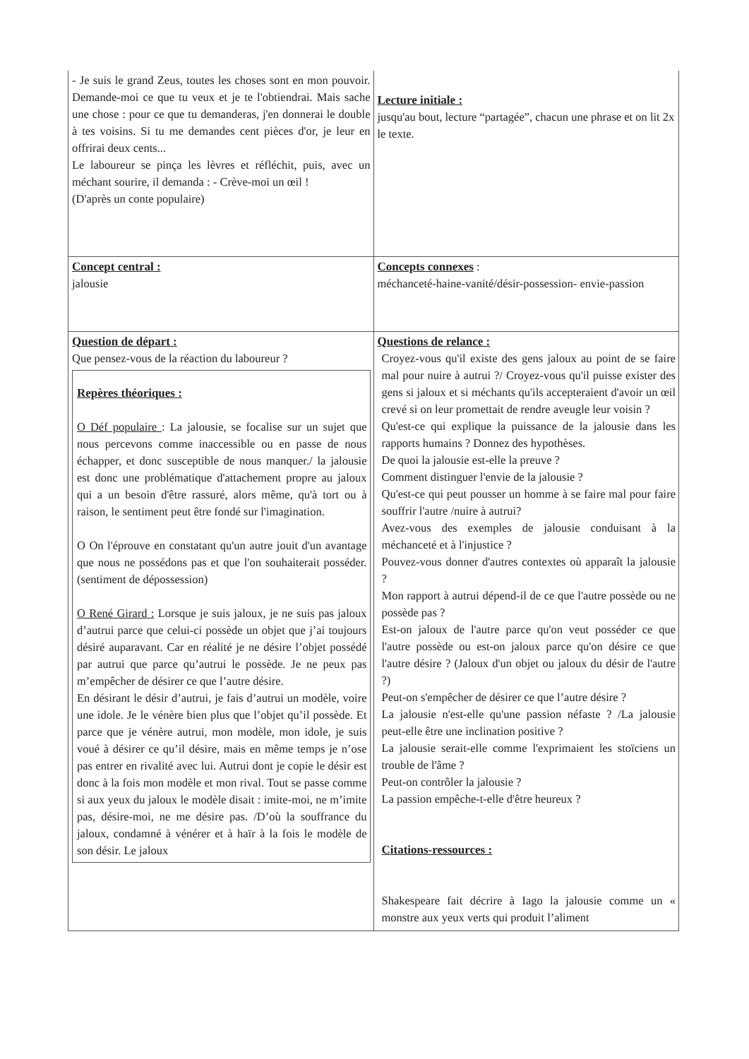| - Je suis le grand Zeus, toutes les choses sont en mon pouvoir. Demande-moi ce que tu veux et je te l'obtiendrai. Mais sache une chose : pour ce que tu demanderas, j'en donnerai le double à tes voisins. Si tu me demandes cent pièces d'or, je leur en offrirai deux cents... Le laboureur se pinça les lèvres et réfléchit, puis, avec un méchant sourire, il demanda : - Crève-moi un œil ! (D'après un conte populaire) | Lecture initiale : jusqu'au bout, lecture “partagée”, chacun une phrase et on lit 2x le texte. |
| Concept central : jalousie | Concepts connexes : méchanceté-haine-vanité/désir-possession- envie-passion |
| Question de départ : Que pensez-vous de la réaction du laboureur ? Repères théoriques : O Déf populaire : La jalousie, se focalise sur un sujet que nous percevons comme inaccessible ou en passe de nous échapper, et donc susceptible de nous manquer./ la jalousie est donc une problématique d'attachement propre au jaloux qui a un besoin d'être rassuré, alors même, qu'à tort ou à raison, le sentiment peut être fondé sur l'imagination. O On l'éprouve en constatant qu'un autre jouit d'un avantage que nous ne possédons pas et que l'on souhaiterait posséder. (sentiment de dépossession) O René Girard : Lorsque je suis jaloux, je ne suis pas jaloux d’autrui parce que celui-ci possède un objet que j’ai toujours désiré auparavant. Car en réalité je ne désire l’objet possédé par autrui que parce qu’autrui le possède. Je ne peux pas m’empêcher de désirer ce que l’autre désire. En désirant le désir d’autrui, je fais d’autrui un modèle, voire une idole. Je le vénère bien plus que l’objet qu’il possède. Et parce que je vénère autrui, mon modèle, mon idole, je suis voué à désirer ce qu’il désire, mais en même temps je n’ose pas entrer en rivalité avec lui. Autrui dont je copie le désir est donc à la fois mon modèle et mon rival. Tout se passe comme si aux yeux du jaloux le modèle disait : imite-moi, ne m’imite pas, désire-moi, ne me désire pas. /D’où la souffrance du jaloux, condamné à vénérer et à haïr à la fois le modèle de son désir. Le jaloux | Questions de relance : Croyez-vous qu'il existe des gens jaloux au point de se faire mal pour nuire à autrui ?/ Croyez-vous qu'il puisse exister des gens si jaloux et si méchants qu'ils accepteraient d'avoir un œil crevé si on leur promettait de rendre aveugle leur voisin ? Qu'est-ce qui explique la puissance de la jalousie dans les rapports humains ? Donnez des hypothèses. De quoi la jalousie est-elle la preuve ? Comment distinguer l'envie de la jalousie ? Qu'est-ce qui peut pousser un homme à se faire mal pour faire souffrir l'autre /nuire à autrui? Avez-vous des exemples de jalousie conduisant à la méchanceté et à l'injustice ? Pouvez-vous donner d'autres contextes où apparaît la jalousie ? Mon rapport à autrui dépend-il de ce que l'autre possède ou ne possède pas ? Est-on jaloux de l'autre parce qu'on veut posséder ce que l'autre possède ou est-on jaloux parce qu'on désire ce que l'autre désire ? (Jaloux d'un objet ou jaloux du désir de l'autre ?) Peut-on s'empêcher de désirer ce que l’autre désire ? La jalousie n'est-elle qu'une passion néfaste ? /La jalousie peut-elle être une inclination positive ? La jalousie serait-elle comme l'exprimaient les stoïciens un trouble de l'âme ? Peut-on contrôler la jalousie ? La passion empêche-t-elle d'être heureux ? Citations-ressources : Shakespeare fait décrire à Iago la jalousie comme un « monstre aux yeux verts qui produit l’aliment |